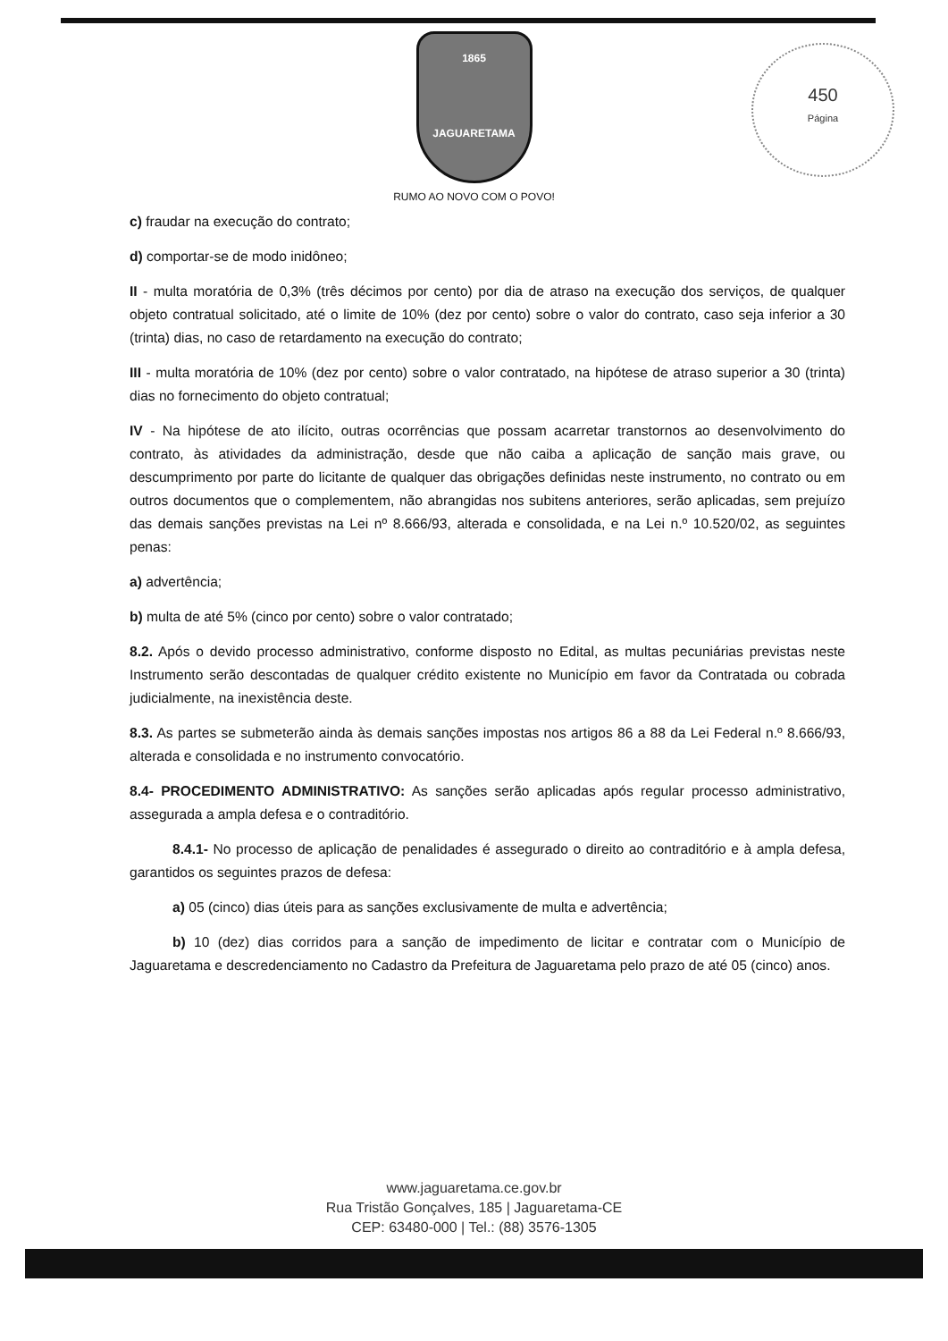450
Página
1865
JAGUARETAMA
RUMO AO NOVO COM O POVO!
c) fraudar na execução do contrato;
d) comportar-se de modo inidôneo;
II - multa moratória de 0,3% (três décimos por cento) por dia de atraso na execução dos serviços, de qualquer objeto contratual solicitado, até o limite de 10% (dez por cento) sobre o valor do contrato, caso seja inferior a 30 (trinta) dias, no caso de retardamento na execução do contrato;
III - multa moratória de 10% (dez por cento) sobre o valor contratado, na hipótese de atraso superior a 30 (trinta) dias no fornecimento do objeto contratual;
IV - Na hipótese de ato ilícito, outras ocorrências que possam acarretar transtornos ao desenvolvimento do contrato, às atividades da administração, desde que não caiba a aplicação de sanção mais grave, ou descumprimento por parte do licitante de qualquer das obrigações definidas neste instrumento, no contrato ou em outros documentos que o complementem, não abrangidas nos subitens anteriores, serão aplicadas, sem prejuízo das demais sanções previstas na Lei nº 8.666/93, alterada e consolidada, e na Lei n.º 10.520/02, as seguintes penas:
a) advertência;
b) multa de até 5% (cinco por cento) sobre o valor contratado;
8.2. Após o devido processo administrativo, conforme disposto no Edital, as multas pecuniárias previstas neste Instrumento serão descontadas de qualquer crédito existente no Município em favor da Contratada ou cobrada judicialmente, na inexistência deste.
8.3. As partes se submeterão ainda às demais sanções impostas nos artigos 86 a 88 da Lei Federal n.º 8.666/93, alterada e consolidada e no instrumento convocatório.
8.4- PROCEDIMENTO ADMINISTRATIVO: As sanções serão aplicadas após regular processo administrativo, assegurada a ampla defesa e o contraditório.
8.4.1- No processo de aplicação de penalidades é assegurado o direito ao contraditório e à ampla defesa, garantidos os seguintes prazos de defesa:
a) 05 (cinco) dias úteis para as sanções exclusivamente de multa e advertência;
b) 10 (dez) dias corridos para a sanção de impedimento de licitar e contratar com o Município de Jaguaretama e descredenciamento no Cadastro da Prefeitura de Jaguaretama pelo prazo de até 05 (cinco) anos.
www.jaguaretama.ce.gov.br
Rua Tristão Gonçalves, 185 | Jaguaretama-CE
CEP: 63480-000 | Tel.: (88) 3576-1305